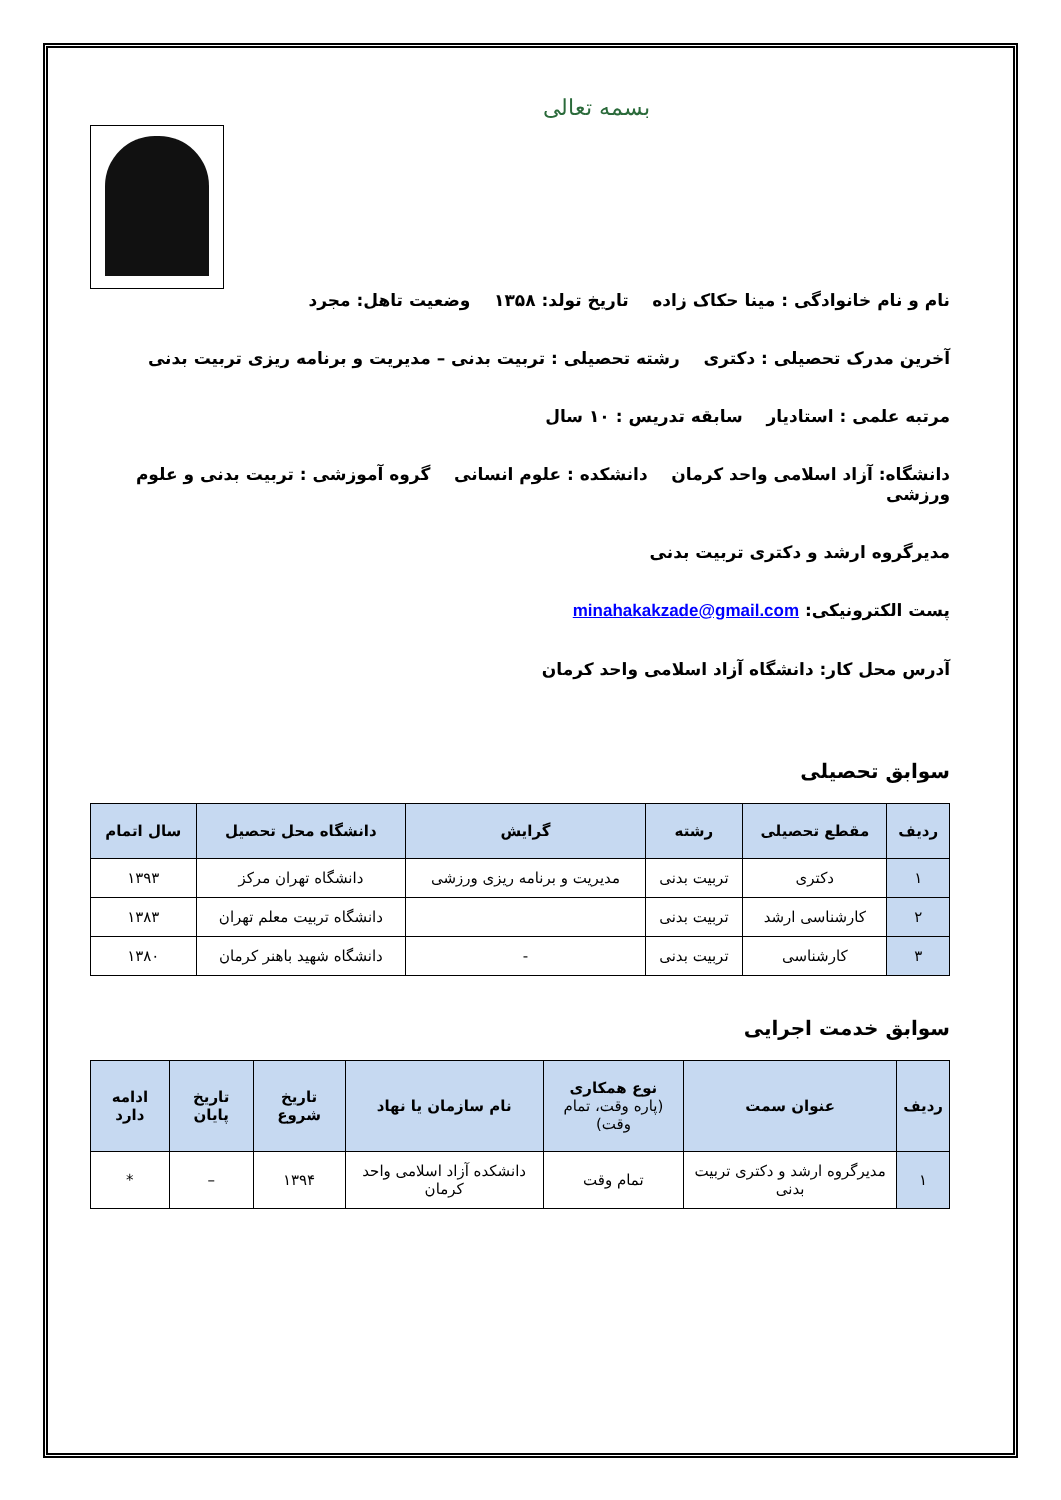بسمه تعالی
نام و نام خانوادگی : مینا حکاک زاده تاریخ تولد: ۱۳۵۸ وضعیت تاهل: مجرد
آخرین مدرک تحصیلی : دکتری رشته تحصیلی : تربیت بدنی – مدیریت و برنامه ریزی تربیت بدنی
مرتبه علمی : استادیار سابقه تدریس : ۱۰ سال
دانشگاه: آزاد اسلامی واحد کرمان دانشکده : علوم انسانی گروه آموزشی : تربیت بدنی و علوم ورزشی
مدیرگروه ارشد و دکتری تربیت بدنی
پست الکترونیکی: minahakakzade@gmail.com
آدرس محل کار: دانشگاه آزاد اسلامی واحد کرمان
سوابق تحصیلی
| ردیف | مقطع تحصیلی | رشته | گرایش | دانشگاه محل تحصیل | سال اتمام |
| --- | --- | --- | --- | --- | --- |
| ۱ | دکتری | تربیت بدنی | مدیریت و برنامه ریزی ورزشی | دانشگاه تهران مرکز | ۱۳۹۳ |
| ۲ | کارشناسی ارشد | تربیت بدنی | | دانشگاه تربیت معلم تهران | ۱۳۸۳ |
| ۳ | کارشناسی | تربیت بدنی | - | دانشگاه شهید باهنر کرمان | ۱۳۸۰ |
سوابق خدمت اجرایی
| ردیف | عنوان سمت | نوع همکاری (پاره وقت، تمام وقت) | نام سازمان یا نهاد | تاریخ شروع | تاریخ پایان | ادامه دارد |
| --- | --- | --- | --- | --- | --- | --- |
| ۱ | مدیرگروه ارشد و دکتری تربیت بدنی | تمام وقت | دانشکده آزاد اسلامی واحد کرمان | ۱۳۹۴ | – | * |